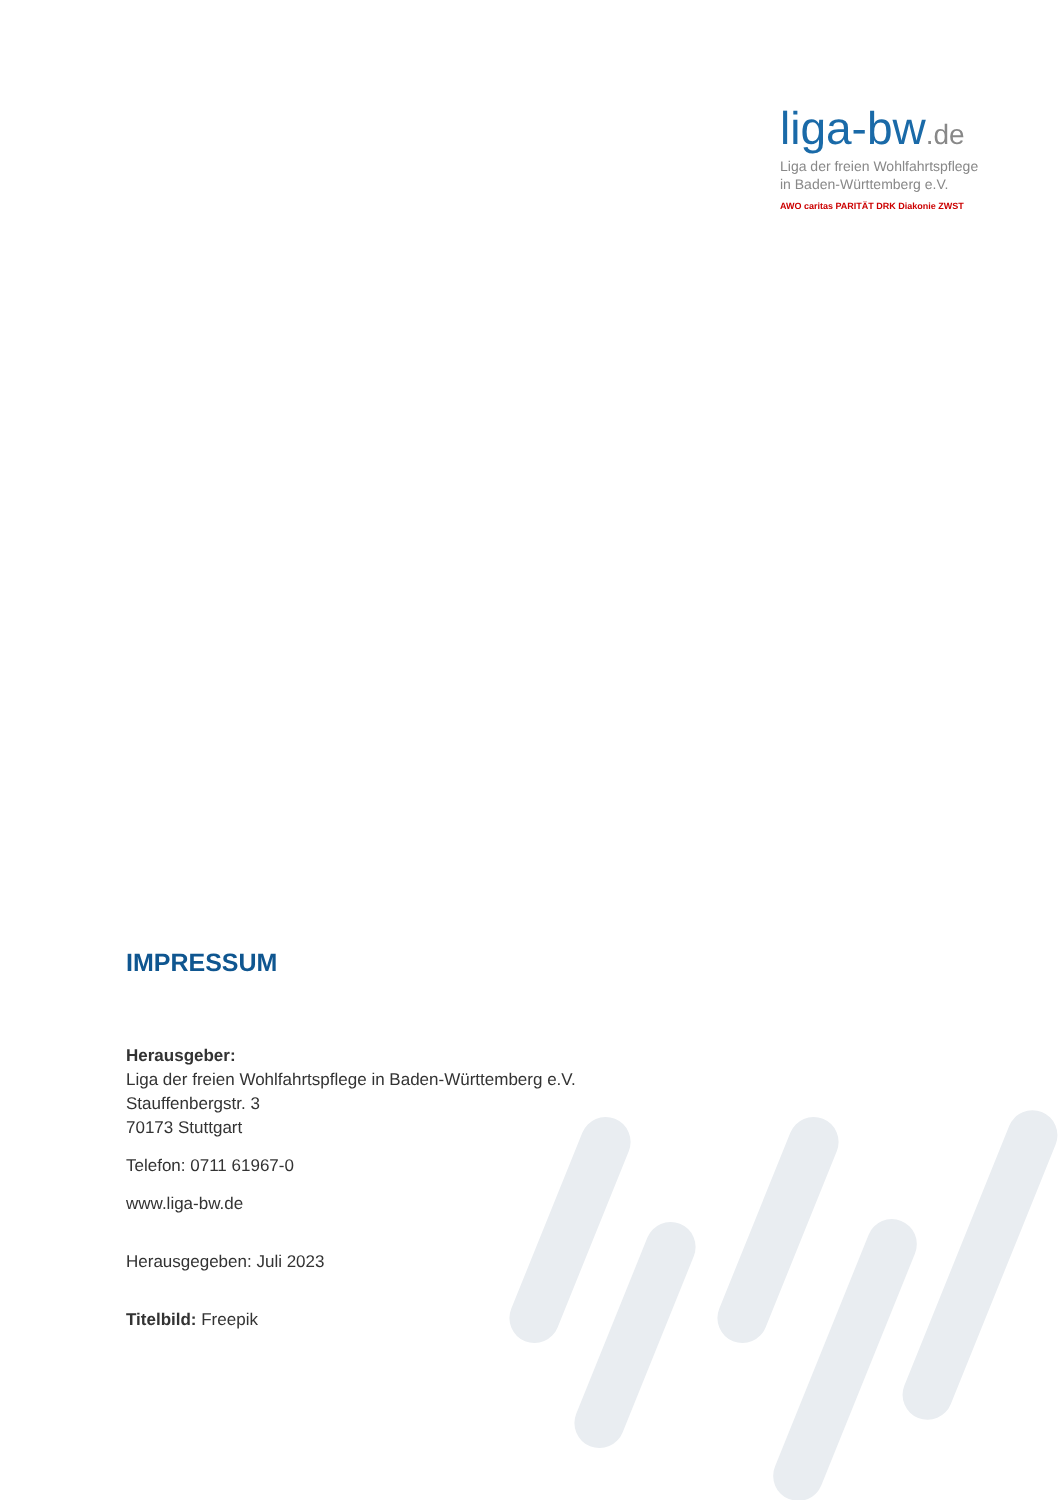liga-bw.de
Liga der freien Wohlfahrtspflege
in Baden-Württemberg e.V.
AWO caritas PARITÄT DRK Diakonie ZWST
IMPRESSUM
Herausgeber:
Liga der freien Wohlfahrtspflege in Baden-Württemberg e.V.
Stauffenbergstr. 3
70173 Stuttgart
Telefon: 0711 61967-0
www.liga-bw.de
Herausgegeben: Juli 2023
Titelbild: Freepik